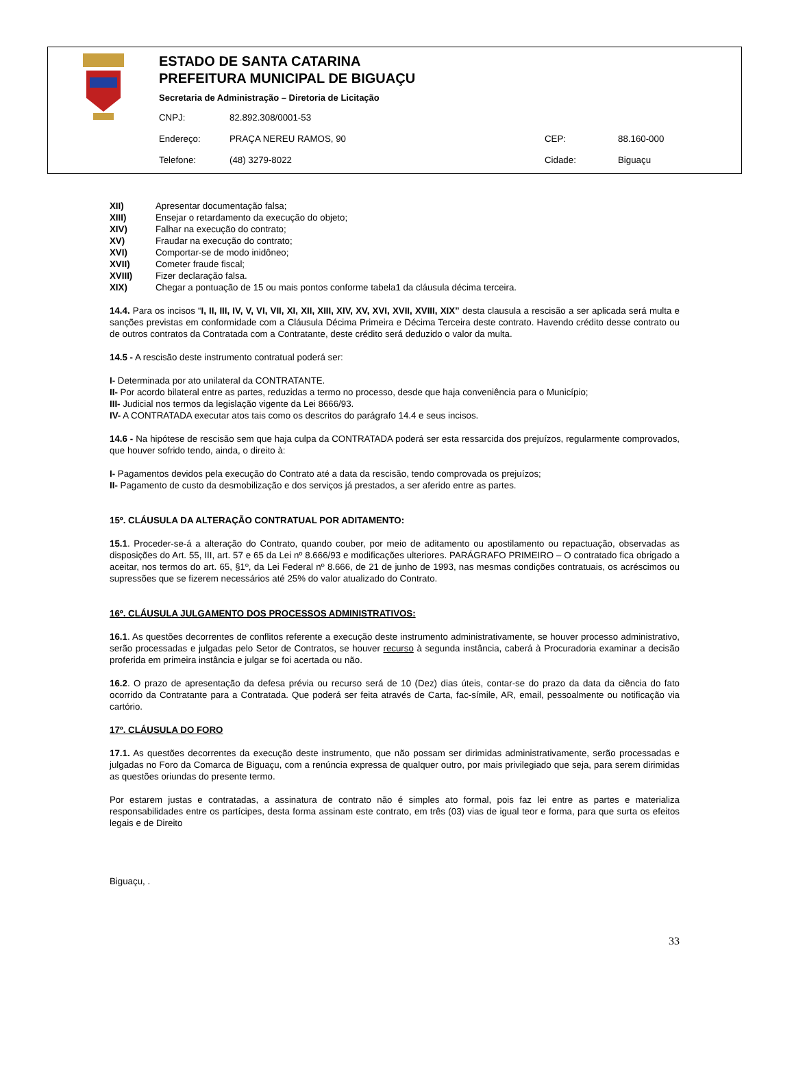ESTADO DE SANTA CATARINA
PREFEITURA MUNICIPAL DE BIGUAÇU
Secretaria de Administração – Diretoria de Licitação
CNPJ: 82.892.308/0001-53
Endereço: PRAÇA NEREU RAMOS, 90 CEP: 88.160-000
Telefone: (48) 3279-8022 Cidade: Biguaçu
XII) Apresentar documentação falsa;
XIII) Ensejar o retardamento da execução do objeto;
XIV) Falhar na execução do contrato;
XV) Fraudar na execução do contrato;
XVI) Comportar-se de modo inidôneo;
XVII) Cometer fraude fiscal;
XVIII) Fizer declaração falsa.
XIX) Chegar a pontuação de 15 ou mais pontos conforme tabela1 da cláusula décima terceira.
14.4. Para os incisos “I, II, III, IV, V, VI, VII, XI, XII, XIII, XIV, XV, XVI, XVII, XVIII, XIX” desta clausula a rescisão a ser aplicada será multa e sanções previstas em conformidade com a Cláusula Décima Primeira e Décima Terceira deste contrato. Havendo crédito desse contrato ou de outros contratos da Contratada com a Contratante, deste crédito será deduzido o valor da multa.
14.5 - A rescisão deste instrumento contratual poderá ser:
I- Determinada por ato unilateral da CONTRATANTE.
II- Por acordo bilateral entre as partes, reduzidas a termo no processo, desde que haja conveniência para o Município;
III- Judicial nos termos da legislação vigente da Lei 8666/93.
IV- A CONTRATADA executar atos tais como os descritos do parágrafo 14.4 e seus incisos.
14.6 - Na hipótese de rescisão sem que haja culpa da CONTRATADA poderá ser esta ressarcida dos prejuízos, regularmente comprovados, que houver sofrido tendo, ainda, o direito à:
I- Pagamentos devidos pela execução do Contrato até a data da rescisão, tendo comprovada os prejuízos;
II- Pagamento de custo da desmobilização e dos serviços já prestados, a ser aferido entre as partes.
15º. CLÁUSULA DA ALTERAÇÃO CONTRATUAL POR ADITAMENTO:
15.1. Proceder-se-á a alteração do Contrato, quando couber, por meio de aditamento ou apostilamento ou repactuação, observadas as disposições do Art. 55, III, art. 57 e 65 da Lei nº 8.666/93 e modificações ulteriores. PARÁGRAFO PRIMEIRO – O contratado fica obrigado a aceitar, nos termos do art. 65, §1º, da Lei Federal nº 8.666, de 21 de junho de 1993, nas mesmas condições contratuais, os acréscimos ou supressões que se fizerem necessários até 25% do valor atualizado do Contrato.
16º. CLÁUSULA JULGAMENTO DOS PROCESSOS ADMINISTRATIVOS:
16.1. As questões decorrentes de conflitos referente a execução deste instrumento administrativamente, se houver processo administrativo, serão processadas e julgadas pelo Setor de Contratos, se houver recurso à segunda instância, caberá à Procuradoria examinar a decisão proferida em primeira instância e julgar se foi acertada ou não.
16.2. O prazo de apresentação da defesa prévia ou recurso será de 10 (Dez) dias úteis, contar-se do prazo da data da ciência do fato ocorrido da Contratante para a Contratada. Que poderá ser feita através de Carta, fac-símile, AR, email, pessoalmente ou notificação via cartório.
17º. CLÁUSULA DO FORO
17.1. As questões decorrentes da execução deste instrumento, que não possam ser dirimidas administrativamente, serão processadas e julgadas no Foro da Comarca de Biguaçu, com a renúncia expressa de qualquer outro, por mais privilegiado que seja, para serem dirimidas as questões oriundas do presente termo.
Por estarem justas e contratadas, a assinatura de contrato não é simples ato formal, pois faz lei entre as partes e materializa responsabilidades entre os partícipes, desta forma assinam este contrato, em três (03) vias de igual teor e forma, para que surta os efeitos legais e de Direito
Biguaçu, .
33